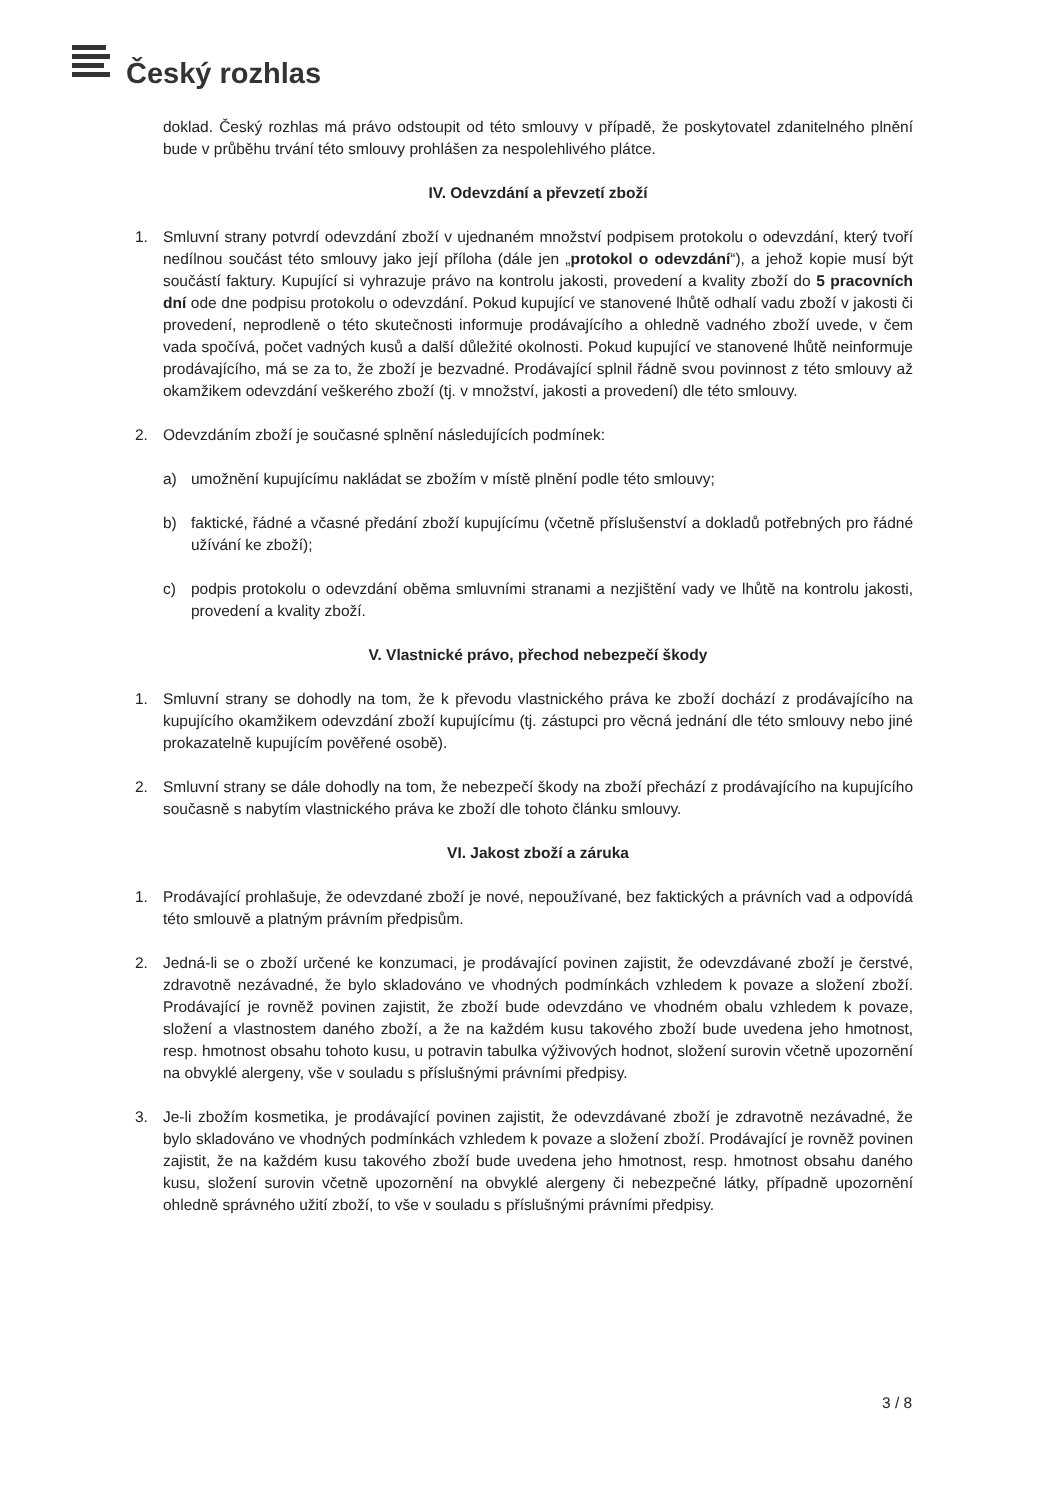Český rozhlas
doklad. Český rozhlas má právo odstoupit od této smlouvy v případě, že poskytovatel zdanitelného plnění bude v průběhu trvání této smlouvy prohlášen za nespolehlivého plátce.
IV. Odevzdání a převzetí zboží
1. Smluvní strany potvrdí odevzdání zboží v ujednaném množství podpisem protokolu o odevzdání, který tvoří nedílnou součást této smlouvy jako její příloha (dále jen „protokol o odevzdání“), a jehož kopie musí být součástí faktury. Kupující si vyhrazuje právo na kontrolu jakosti, provedení a kvality zboží do 5 pracovních dní ode dne podpisu protokolu o odevzdání. Pokud kupující ve stanovené lhůtě odhalí vadu zboží v jakosti či provedení, neprodleně o této skutečnosti informuje prodávajícího a ohledně vadného zboží uvede, v čem vada spočívá, počet vadných kusů a další důležité okolnosti. Pokud kupující ve stanovené lhůtě neinformuje prodávajícího, má se za to, že zboží je bezvadné. Prodávající splnil řádně svou povinnost z této smlouvy až okamžikem odevzdání veškerého zboží (tj. v množství, jakosti a provedení) dle této smlouvy.
2. Odevzdáním zboží je současné splnění následujících podmínek:
a) umožnění kupujícímu nakládat se zbožím v místě plnění podle této smlouvy;
b) faktické, řádné a včasné předání zboží kupujícímu (včetně příslušenství a dokladů potřebných pro řádné užívání ke zboží);
c) podpis protokolu o odevzdání oběma smluvními stranami a nezjištění vady ve lhůtě na kontrolu jakosti, provedení a kvality zboží.
V. Vlastnické právo, přechod nebezpečí škody
1. Smluvní strany se dohodly na tom, že k převodu vlastnického práva ke zboží dochází z prodávajícího na kupujícího okamžikem odevzdání zboží kupujícímu (tj. zástupci pro věcná jednání dle této smlouvy nebo jiné prokazatelně kupujícím pověřené osobě).
2. Smluvní strany se dále dohodly na tom, že nebezpečí škody na zboží přechází z prodávajícího na kupujícího současně s nabytím vlastnického práva ke zboží dle tohoto článku smlouvy.
VI. Jakost zboží a záruka
1. Prodávající prohlašuje, že odevzdané zboží je nové, nepoužívané, bez faktických a právních vad a odpovídá této smlouvě a platným právním předpisům.
2. Jedná-li se o zboží určené ke konzumaci, je prodávající povinen zajistit, že odevzdávané zboží je čerstvé, zdravotně nezávadné, že bylo skladováno ve vhodných podmínkách vzhledem k povaze a složení zboží. Prodávající je rovněž povinen zajistit, že zboží bude odevzdáno ve vhodném obalu vzhledem k povaze, složení a vlastnostem daného zboží, a že na každém kusu takového zboží bude uvedena jeho hmotnost, resp. hmotnost obsahu tohoto kusu, u potravin tabulka výživových hodnot, složení surovin včetně upozornění na obvyklé alergeny, vše v souladu s příslušnými právními předpisy.
3. Je-li zbožím kosmetika, je prodávající povinen zajistit, že odevzdávané zboží je zdravotně nezávadné, že bylo skladováno ve vhodných podmínkách vzhledem k povaze a složení zboží. Prodávající je rovněž povinen zajistit, že na každém kusu takového zboží bude uvedena jeho hmotnost, resp. hmotnost obsahu daného kusu, složení surovin včetně upozornění na obvyklé alergeny či nebezpečné látky, případně upozornění ohledně správného užití zboží, to vše v souladu s příslušnými právními předpisy.
3 / 8